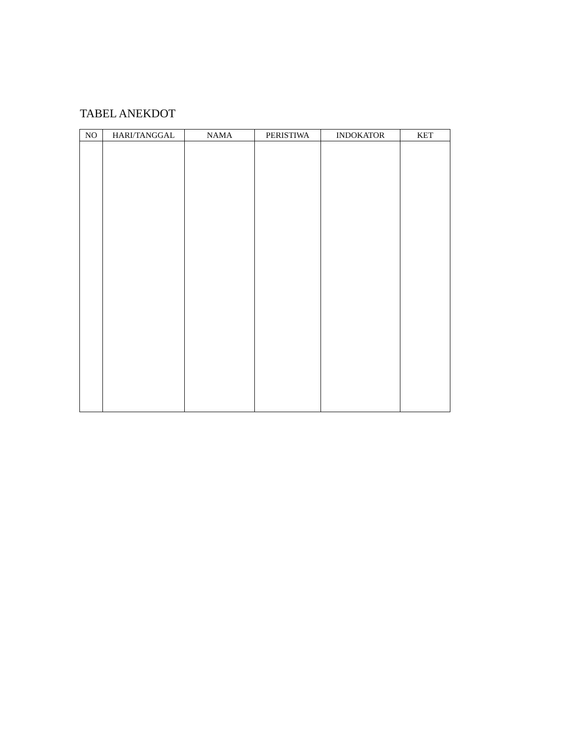TABEL ANEKDOT
| NO | HARI/TANGGAL | NAMA | PERISTIWA | INDOKATOR | KET |
| --- | --- | --- | --- | --- | --- |